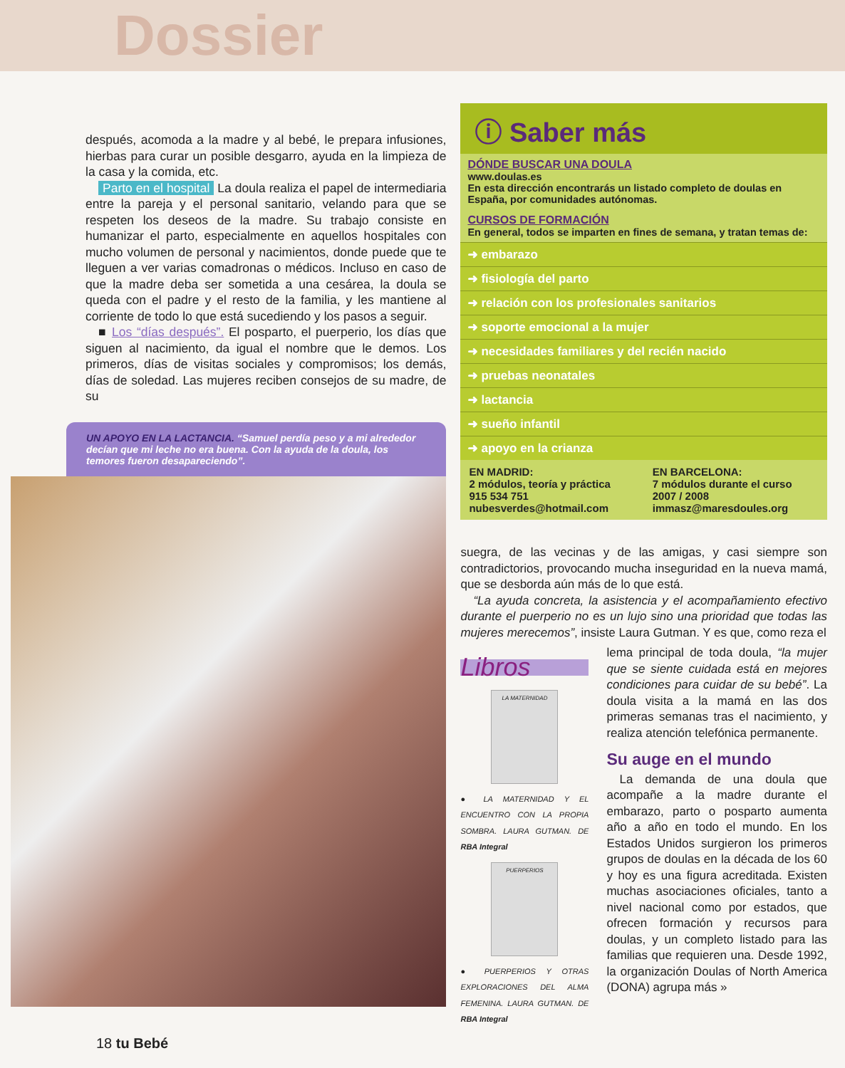Dossier
después, acomoda a la madre y al bebé, le prepara infusiones, hierbas para curar un posible desgarro, ayuda en la limpieza de la casa y la comida, etc.
Parto en el hospital La doula realiza el papel de intermediaria entre la pareja y el personal sanitario, velando para que se respeten los deseos de la madre. Su trabajo consiste en humanizar el parto, especialmente en aquellos hospitales con mucho volumen de personal y nacimientos, donde puede que te lleguen a ver varias comadronas o médicos. Incluso en caso de que la madre deba ser sometida a una cesárea, la doula se queda con el padre y el resto de la familia, y les mantiene al corriente de todo lo que está sucediendo y los pasos a seguir.
■ Los “días después”. El posparto, el puerperio, los días que siguen al nacimiento, da igual el nombre que le demos. Los primeros, días de visitas sociales y compromisos; los demás, días de soledad. Las mujeres reciben consejos de su madre, de su
UN APOYO EN LA LACTANCIA. “Samuel perdía peso y a mi alrededor decían que mi leche no era buena. Con la ayuda de la doula, los temores fueron desapareciendo”.
18 tu Bebé
ⓘ Saber más
DÓNDE BUSCAR UNA DOULA
www.doulas.es
En esta dirección encontrarás un listado completo de doulas en España, por comunidades autónomas.
CURSOS DE FORMACIÓN
En general, todos se imparten en fines de semana, y tratan temas de:
➜ embarazo
➜ fisiología del parto
➜ relación con los profesionales sanitarios
➜ soporte emocional a la mujer
➜ necesidades familiares y del recién nacido
➜ pruebas neonatales
➜ lactancia
➜ sueño infantil
➜ apoyo en la crianza
EN MADRID:
2 módulos, teoría y práctica
915 534 751
nubesverdes@hotmail.com
EN BARCELONA:
7 módulos durante el curso 2007 / 2008
immasz@maresdoules.org
suegra, de las vecinas y de las amigas, y casi siempre son contradictorios, provocando mucha inseguridad en la nueva mamá, que se desborda aún más de lo que está.
“La ayuda concreta, la asistencia y el acompañamiento efectivo durante el puerperio no es un lujo sino una prioridad que todas las mujeres merecemos”, insiste Laura Gutman. Y es que, como reza el
Libros
LA MATERNIDAD
● LA MATERNIDAD Y EL ENCUENTRO CON LA PROPIA SOMBRA. LAURA GUTMAN. DE RBA Integral
PUERPERIOS
● PUERPERIOS Y OTRAS EXPLORACIONES DEL ALMA FEMENINA. LAURA GUTMAN. DE RBA Integral
lema principal de toda doula, “la mujer que se siente cuidada está en mejores condiciones para cuidar de su bebé”. La doula visita a la mamá en las dos primeras semanas tras el nacimiento, y realiza atención telefónica permanente.
Su auge en el mundo
La demanda de una doula que acompañe a la madre durante el embarazo, parto o posparto aumenta año a año en todo el mundo. En los Estados Unidos surgieron los primeros grupos de doulas en la década de los 60 y hoy es una figura acreditada. Existen muchas asociaciones oficiales, tanto a nivel nacional como por estados, que ofrecen formación y recursos para doulas, y un completo listado para las familias que requieren una. Desde 1992, la organización Doulas of North America (DONA) agrupa más »